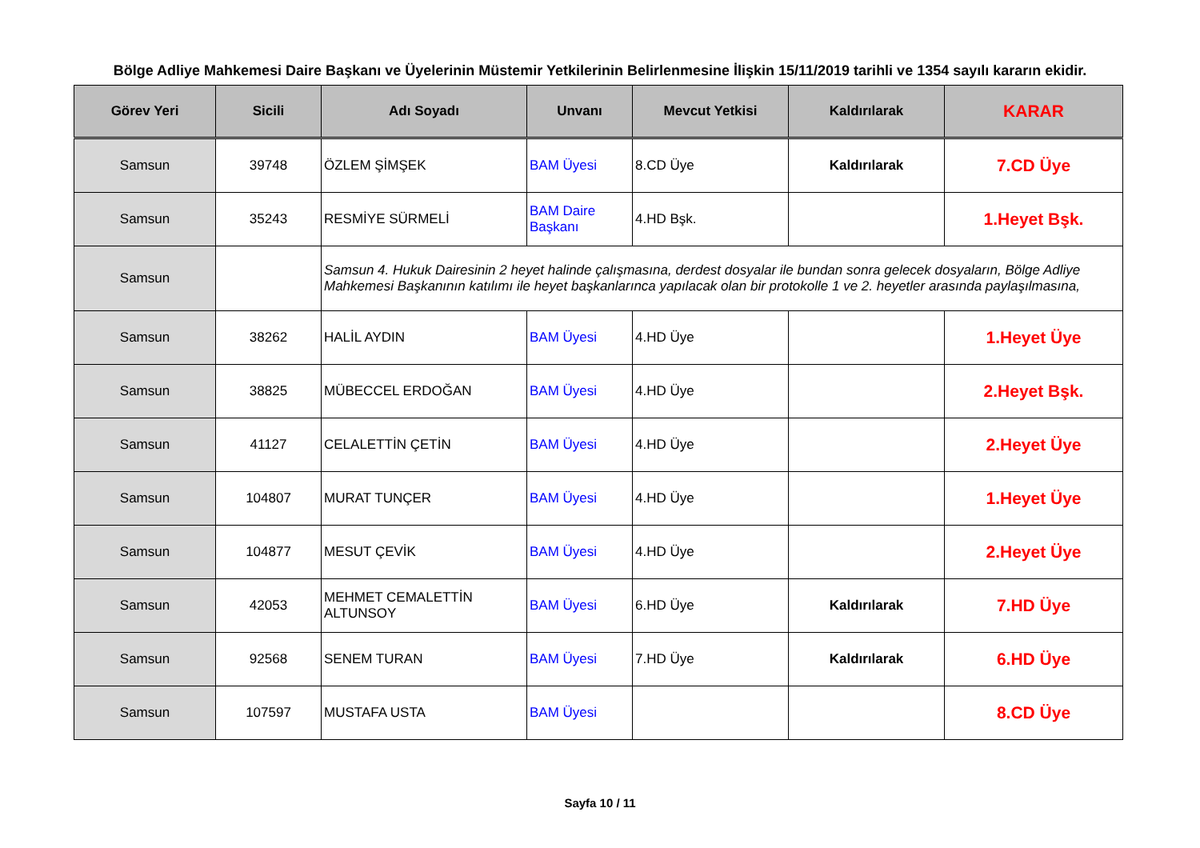Bölge Adliye Mahkemesi Daire Başkanı ve Üyelerinin Müstemir Yetkilerinin Belirlenmesine İlişkin 15/11/2019 tarihli ve 1354 sayılı kararın ekidir.
| Görev Yeri | Sicili | Adı Soyadı | Unvanı | Mevcut Yetkisi | Kaldırılarak | KARAR |
| --- | --- | --- | --- | --- | --- | --- |
| Samsun | 39748 | ÖZLEM ŞİMŞEK | BAM Üyesi | 8.CD Üye | Kaldırılarak | 7.CD Üye |
| Samsun | 35243 | RESMİYE SÜRMELİ | BAM Daire Başkanı | 4.HD Bşk. | | 1.Heyet Bşk. |
| Samsun | | Samsun 4. Hukuk Dairesinin 2 heyet halinde çalışmasına, derdest dosyalar ile bundan sonra gelecek dosyaların, Bölge Adliye Mahkemesi Başkanının katılımı ile heyet başkanlarınca yapılacak olan bir protokolle 1 ve 2. heyetler arasında paylaşılmasına, | | | | |
| Samsun | 38262 | HALİL AYDIN | BAM Üyesi | 4.HD Üye | | 1.Heyet Üye |
| Samsun | 38825 | MÜBECCEL ERDOĞAN | BAM Üyesi | 4.HD Üye | | 2.Heyet Bşk. |
| Samsun | 41127 | CELALETTİN ÇETİN | BAM Üyesi | 4.HD Üye | | 2.Heyet Üye |
| Samsun | 104807 | MURAT TUNÇER | BAM Üyesi | 4.HD Üye | | 1.Heyet Üye |
| Samsun | 104877 | MESUT ÇEVİK | BAM Üyesi | 4.HD Üye | | 2.Heyet Üye |
| Samsun | 42053 | MEHMET CEMALETTİN ALTUNSOY | BAM Üyesi | 6.HD Üye | Kaldırılarak | 7.HD Üye |
| Samsun | 92568 | SENEM TURAN | BAM Üyesi | 7.HD Üye | Kaldırılarak | 6.HD Üye |
| Samsun | 107597 | MUSTAFA USTA | BAM Üyesi | | | 8.CD Üye |
Sayfa 10 / 11